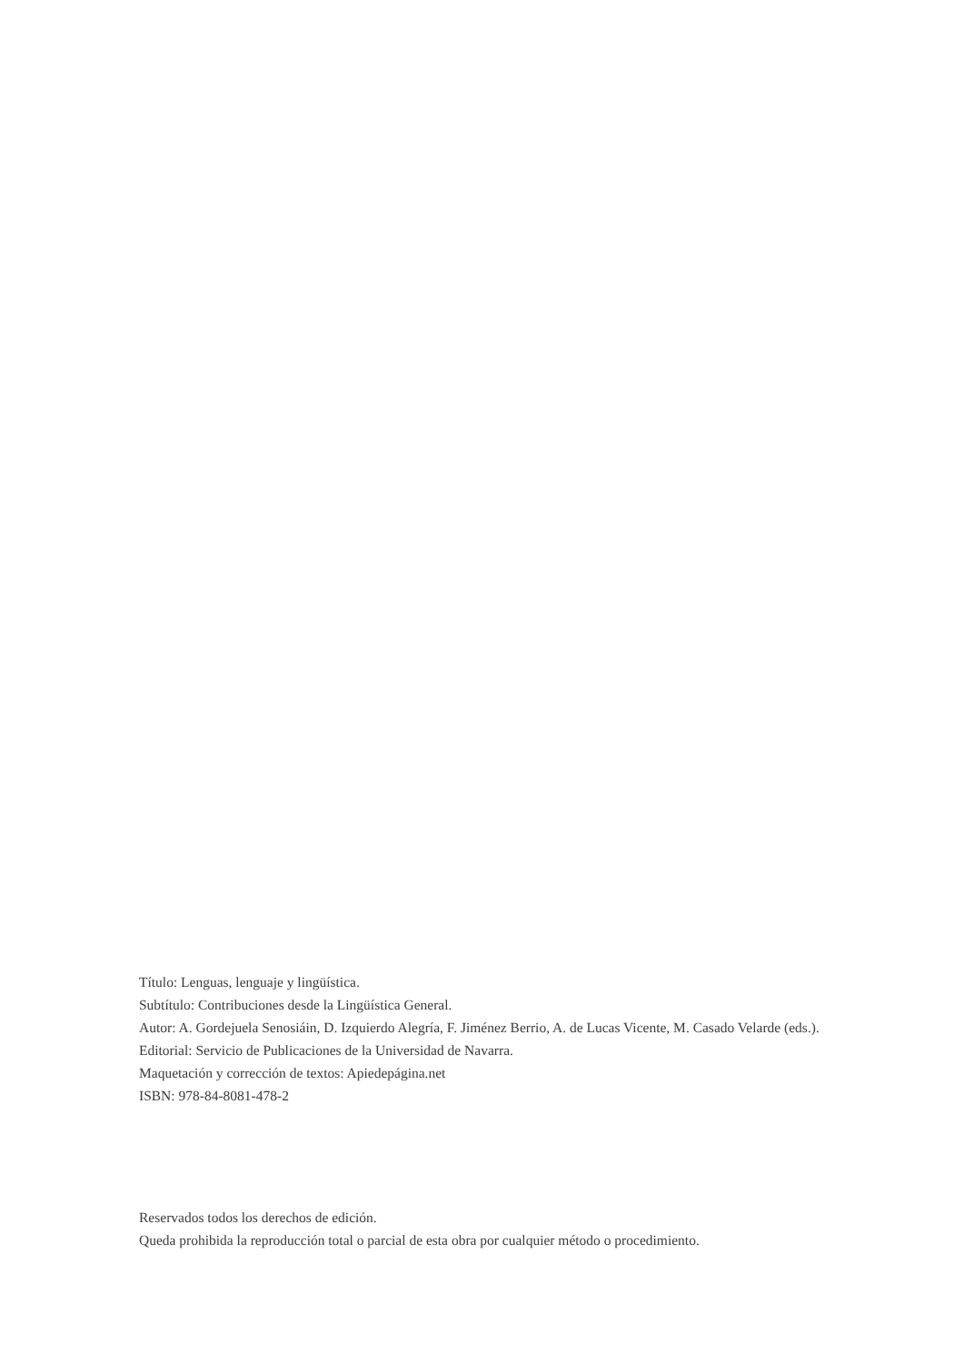Título: Lenguas, lenguaje y lingüística.
Subtítulo: Contribuciones desde la Lingüística General.
Autor: A. Gordejuela Senosiáin, D. Izquierdo Alegría, F. Jiménez Berrio, A. de Lucas Vicente, M. Casado Velarde (eds.).
Editorial: Servicio de Publicaciones de la Universidad de Navarra.
Maquetación y corrección de textos: Apiedepágina.net
ISBN: 978-84-8081-478-2
Reservados todos los derechos de edición.
Queda prohibida la reproducción total o parcial de esta obra por cualquier método o procedimiento.